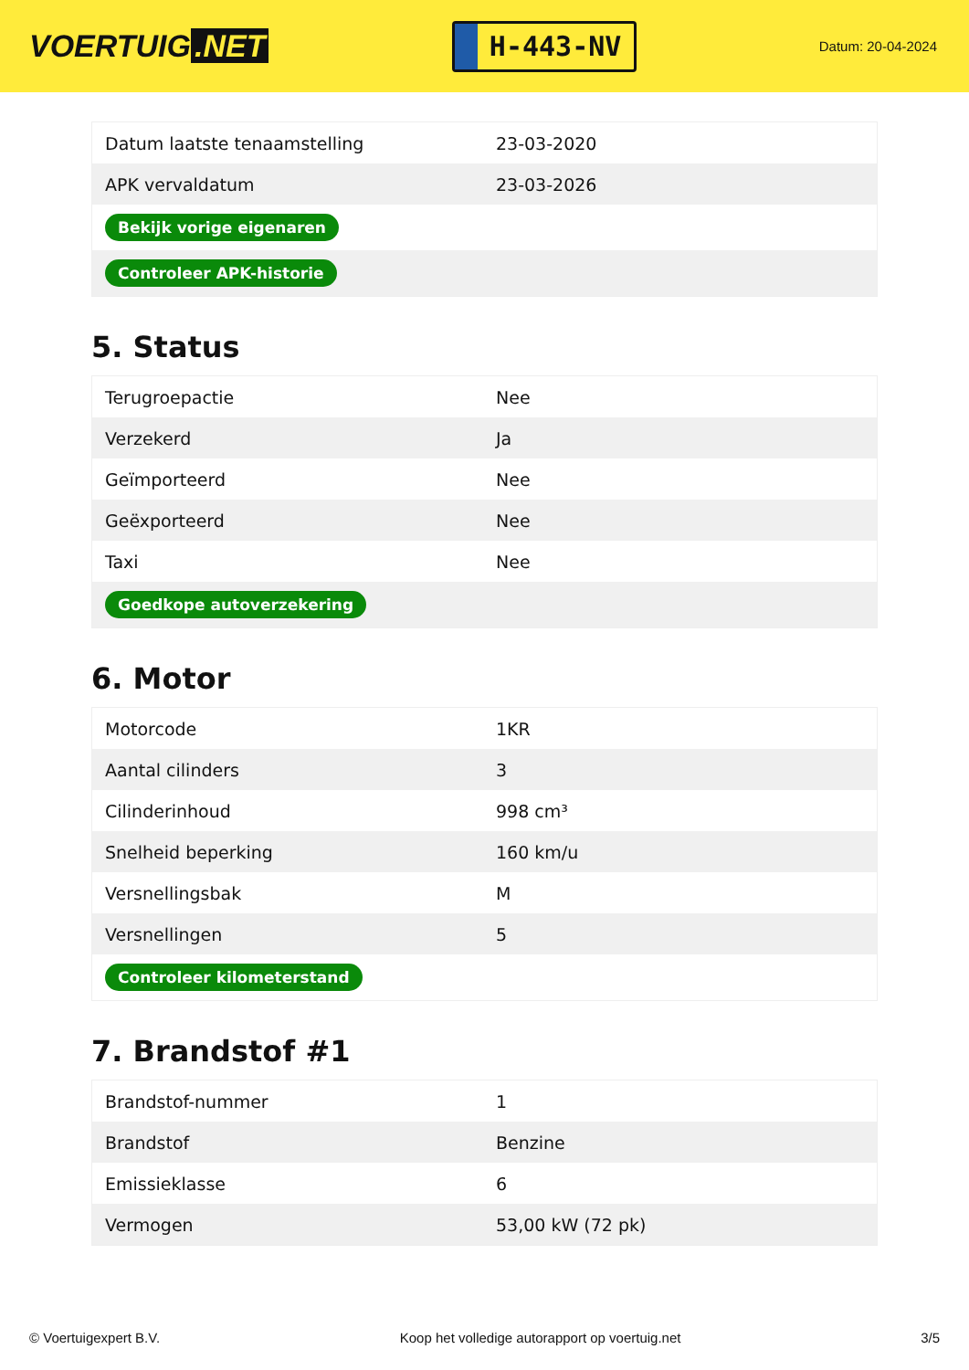VOERTUIG.NET
H-443-NV
Datum: 20-04-2024
| Datum laatste tenaamstelling | 23-03-2020 |
| APK vervaldatum | 23-03-2026 |
| Bekijk vorige eigenaren | |
| Controleer APK-historie | |
5. Status
| Terugroepactie | Nee |
| Verzekerd | Ja |
| Geïmporteerd | Nee |
| Geëxporteerd | Nee |
| Taxi | Nee |
| Goedkope autoverzekering | |
6. Motor
| Motorcode | 1KR |
| Aantal cilinders | 3 |
| Cilinderinhoud | 998 cm³ |
| Snelheid beperking | 160 km/u |
| Versnellingsbak | M |
| Versnellingen | 5 |
| Controleer kilometerstand | |
7. Brandstof #1
| Brandstof-nummer | 1 |
| Brandstof | Benzine |
| Emissieklasse | 6 |
| Vermogen | 53,00 kW (72 pk) |
© Voertuigexpert B.V. Koop het volledige autorapport op voertuig.net 3/5